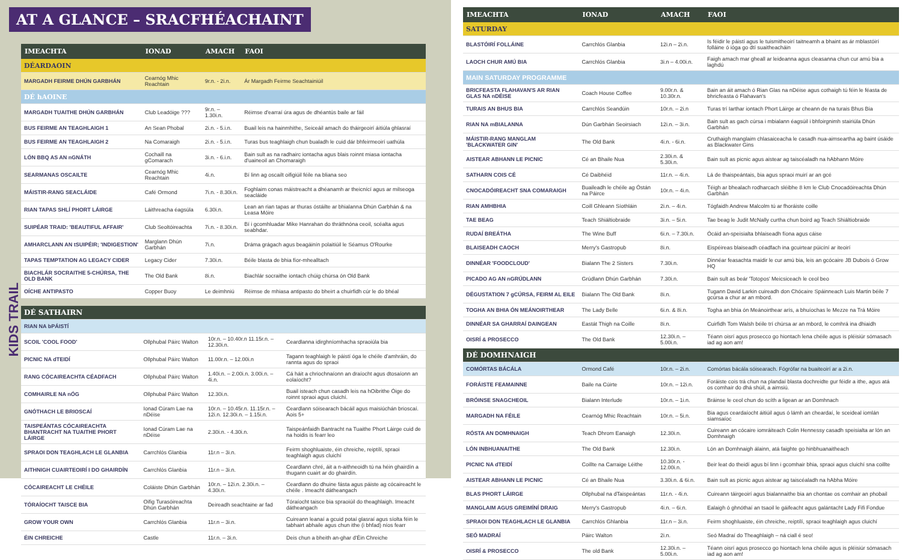AT A GLANCE – SRACFHÉACHAINT
| IMEACHTA | IONAD | AMACH | FAOI |
| --- | --- | --- | --- |
| DÉARDAOIN | | | |
| MARGADH FEIRME DHÚN GARBHÁN | Cearnóg Mhic Reachtain | 9r.n. - 2i.n. | Ár Margadh Feirme Seachtainiúil |
| DÉ hAOINE | | | |
| MARGADH TUAITHE DHÚN GARBHÁN | Club Leadóige ??? | 9r.n. – 1.30i.n. | Réimse d'earraí úra agus de dhéantús baile ar fáil |
| BUS FEIRME AN TEAGHLAIGH 1 | An Sean Phobal | 2i.n. - 5.i.n. | Buail leis na hainmhithe, Seiceáil amach do tháirgeoirí áitiúla ghlasraí |
| BUS FEIRME AN TEAGHLAIGH 2 | Na Comaraigh | 2i.n. - 5.i.n. | Turas bus teaghlaigh chun bualadh le cuid dár bhfeirmeoirí uathúla |
| LÓN BBQ AS AN nGNÁTH | Cochaill na gComarach | 3i.n. - 6.i.n. | Bain sult as na radhairc iontacha agus blais roinnt miasa iontacha d'uaineoil an Chomaraigh |
| SEARMANAS OSCAILTE | Cearnóg Mhic Reachtain | 4i.n. | Bí linn ag oscailt oifigiúil féile na bliana seo |
| MÁISTIR-RANG SEACLÁIDE | Café Ormond | 7i.n. - 8.30i.n. | Foghlaim conas máistreacht a dhéanamh ar theicnící agus ar milseoga seacláide |
| RIAN TAPAS SHLÍ PHORT LÁIRGE | Láithreacha éagsúla | 6.30i.n. | Lean an rian tapas ar thuras óstáilte ar bhialanna Dhún Garbhán & na Leasa Móire |
| SUIPÉAR TRAID: 'BEAUTIFUL AFFAIR' | Club Seoltóireachta | 7i.n. - 8.30i.n. | Bí i gcomhluadar Mike Hanrahan do thráthnóna ceoil, scéalta agus seabhdar. |
| AMHARCLANN AN tSUIPÉIR; 'INDIGESTION' | Marglann Dhún Garbhán | 7i.n. | Dráma grágach agus beagáinín polaitiúil le Séamus O'Rourke |
| TAPAS TEMPTATION AG LEGACY CIDER | Legacy Cider | 7.30i.n. | Béile blasta de bhia fíor-mhealltach |
| BIACHLÁR SOCRAITHE 5-CHÚRSA, THE OLD BANK | The Old Bank | 8i.n. | Biachlár socraithe iontach chúig chúrsa ón Old Bank |
| OÍCHE ANTIPASTO | Copper Buoy | Le deimhniú | Réimse de mhiasa antipasto do bheirt a chuirfidh cúr le do bhéal |
KIDS TRAIL
| DÉ SATHAIRN | | | |
| RIAN NA bPÁISTÍ | | | |
| SCOIL 'COOL FOOD' | Ollphubal Páirc Walton | 10r.n. – 10.40r.n 11.15r.n. – 12.30i.n. | Ceardlanna idirghníomhacha spraoiúla bia |
| PICNIC NA dTEIDÍ | Ollphubal Páirc Walton | 11.00r.n. – 12.00i.n | Tagann teaghlaigh le páistí óga le chéile d'amhráin, do rannta agus do spraoi |
| RANG CÓCAIREACHTA CÉADFACH | Ollphubal Páirc Walton | 1.40i.n. – 2.00i.n. 3.00i.n. – 4i.n. | Cá háit a chriochnaíonn an draíocht agus dtosaíonn an eolaíocht? |
| COMHAIRLE NA nÓG | Ollphubal Páirc Walton | 12.30i.n. | Buail isteach chun casadh leis na hOibrithe Óige do roinnt spraoi agus cluichí. |
| GNÓTHACH LE BRIOSCAÍ | Ionad Cúram Lae na nDéise | 10r.n. – 10.45r.n. 11.15r.n. – 12i.n. 12.30i.n. – 1.15i.n. | Ceardlann sóisearach bácáil agus maisiúchán brioscaí. Aois 5+ |
| TAISPEÁNTAS CÓCAIREACHTA BHANTRACHT NA TUAITHE PHORT LÁIRGE | Ionad Cúram Lae na nDéise | 2.30i.n. - 4.30i.n. | Taispeánfaidh Bantracht na Tuaithe Phort Láirge cuid de na hoidis is fearr leo |
| SPRAOI DON TEAGHLACH LE GLANBIA | Carrchlós Glanbia | 11r.n – 3i.n. | Feirm shoghluaiste, éin chreiche, reiptílí, spraoi teaghlaigh agus cluichí |
| AITHNIGH CUAIRTEOIRÍ I DO GHAIRDÍN | Carrchlós Glanbia | 11r.n – 3i.n. | Ceardlann chré, áit a n-aithneoidh tú na héin ghairdín a thugann cuairt ar do ghairdín. |
| CÓCAIREACHT LE CHÉILE | Coláiste Dhún Garbhán | 10r.n. – 12i.n. 2.30i.n. – 4.30i.n. | Ceardlann do dhuine fásta agus páiste ag cócaireacht le chéile . Imeacht dátheangach |
| TÓRAÍOCHT TAISCE BIA | Oifig Turasóireachta Dhún Garbhán | Deireadh seachtaine ar fad | Tóraíocht taisce bia spraoiúil do theaghlaigh. Imeacht dátheangach |
| GROW YOUR OWN | Carrchlós Glanbia | 11r.n – 3i.n. | Cuireann leanaí a gcuid potaí glasraí agus síolta féin le tabhairt abhaile agus chun ithe (i bhfad) níos fearr |
| ÉIN CHREICHE | Castle | 11r.n. – 3i.n. | Deis chun a bheith an-ghar d'Éin Chreiche |
| IMEACHTA | IONAD | AMACH | FAOI |
| --- | --- | --- | --- |
| SATURDAY | | | |
| BLASTÓIRÍ FOLLÁINE | Carrchlós Glanbia | 12i.n – 2i.n. | Is féidir le páistí agus le tuismitheoirí taitneamh a bhaint as ár mblastóirí folláine ó ióga go dtí suaitheacháin |
| LAOCH CHUR AMÚ BIA | Carrchlós Glanbia | 3i.n – 4.00i.n. | Faigh amach mar gheall ar leideanna agus cleasanna chun cur amú bia a laghdú |
| MAIN SATURDAY PROGRAMME | | | |
| BRICFEASTA FLAHAVAN'S AR RIAN GLAS NA nDÉISE | Coach House Coffee | 9.00r.n. & 10.30r.n. | Bain an áit amach ó Rian Glas na nDéise agus cothaigh tú féin le féasta de bhricfeasta ó Flahavan's |
| TURAIS AN BHUS BIA | Carrchlós Seandúin | 10r.n. – 2i.n | Turas trí Iarthar iontach Phort Láirge ar cheann de na turais Bhus Bia |
| RIAN NA mBIALANNA | Dún Garbhán Seoirsiach | 12i.n. – 3i.n. | Bain sult as gach cúrsa i mbialann éagsúil i bhfoirgnimh stairiúla Dhún Garbhán |
| MÁISTIR-RANG MANGLAM 'BLACKWATER GIN' | The Old Bank | 4i.n. - 6i.n. | Cruthaigh manglaim chlasaiceacha le casadh nua-aimseartha ag baint úsáide as Blackwater Gins |
| AISTEAR ABHANN LE PICNIC | Cé an Bhaile Nua | 2.30i.n. & 5.30i.n. | Bain sult as picnic agus aistear ag taiscéaladh na hAbhann Móire |
| SATHARN COIS CÉ | Cé Daibhéid | 11r.n. – 4i.n. | Lá de thaispeántais, bia agus spraoi muirí ar an gcé |
| CNOCADÓIREACHT SNA COMARAIGH | Buaileadh le chéile ag Óstán na Páirce | 10r.n. – 4i.n. | Téigh ar bhealach rodharcach sléibhe 8 km le Club Cnocadóireachta Dhún Garbhán |
| RIAN AMHBHIA | Coill Ghleann Síothláin | 2i.n. – 4i.n. | Tógfaidh Andrew Malcolm tú ar fhoráiste coille |
| TAE BEAG | Teach Shiáltiobraide | 3i.n. – 5i.n. | Tae beag le Judit McNally curtha chun boird ag Teach Shiáltiobraide |
| RUDAÍ BREÁTHA | The Wine Buff | 6i.n. – 7.30i.n. | Ócáid an-speisialta bhlaiseadh fíona agus cáise |
| BLAISEADH CAOCH | Merry's Gastropub | 8i.n. | Eispéireas blaiseadh céadfach ina gcuirtear púicíní ar iteoirí |
| DINNÉAR 'FOODCLOUD' | Bialann The 2 Sisters | 7.30i.n. | Dinnéar feasachta maidir le cur amú bia, leis an gcócaire JB Dubois ó Grow HQ |
| PICADO AG AN nGRÚDLANN | Grúdlann Dhún Garbhán | 7.30i.n. | Bain sult as beár 'Totopos' Meicsiceach le ceol beo |
| DÉGUSTATION 7 gCÚRSA, FEIRM AL EILE | Bialann The Old Bank | 8i.n. | Tugann David Larkin cuireadh don Chócaire Spáinneach Luis Martin béile 7 gcúrsa a chur ar an mbord. |
| TOGHA AN BHIA ÓN MEÁNOIRTHEAR | The Lady Belle | 6i.n. & 8i.n. | Togha an bhia ón Meánoirthear arís, a bhuíochas le Mezze na Trá Móire |
| DINNÉAR SA GHARRAÍ DAINGEAN | Eastát Thigh na Coille | 8i.n. | Cuirfidh Tom Walsh béile trí chúrsa ar an mbord, le comhrá ina dhiaidh |
| OISRÍ & PROSECCO | The Old Bank | 12.30i.n. – 5.00i.n. | Téann oisrí agus prosecco go hiontach lena chéile agus is pléisiúr sómasach iad ag aon am! |
| DÉ DOMHNAIGH | | | |
| COMÓRTAS BÁCÁLA | Ormond Café | 10r.n. – 2i.n. | Comórtas bácála sóisearach. Fógrófar na buaiteoirí ar a 2i.n. |
| FORÁISTE FEAMAINNE | Baile na Cúirte | 10r.n. – 12i.n. | Foráiste cois trá chun na plandaí blasta dochreidte gur féidir a ithe, agus atá os comhair do dhá shúil, a aimsiú. |
| BRÓINSE SNAGCHEOIL | Bialann Interlude | 10r.n. – 1i.n. | Bráinse le ceol chun do scíth a ligean ar an Domhnach |
| MARGADH NA FÉILE | Cearnóg Mhic Reachtain | 10r.n. – 5i.n. | Bia agus ceardaíocht áitiúil agus ó lámh an cheardaí, le sceideal iomlán siamsaíoc |
| RÓSTA AN DOMHNAIGH | Teach Dhrom Eanaigh | 12.30i.n. | Cuireann an cócaire iomráiteach Colin Hennessy casadh speisialta ar lón an Domhnaigh |
| LÓN INBHUANAITHE | The Old Bank | 12.30i.n. | Lón an Domhnaigh álainn, atá faighte go hinbhuanaitheach |
| PICNIC NA dTEIDÍ | Coillte na Carraige Léithe | 10.30r.n. - 12.00i.n. | Beir leat do theidí agus bí linn i gcomhair bhia, spraoi agus cluichí sna coillte |
| AISTEAR ABHANN LE PICNIC | Cé an Bhaile Nua | 3.30i.n. & 6i.n. | Bain sult as picnic agus aistear ag taiscéaladh na hAbha Móire |
| BLAS PHORT LÁIRGE | Ollphubal na dTaispeántas | 11r.n. - 4i.n. | Cuireann táirgeoirí agus bialannaithe bia an chontae os comhair an phobail |
| MANGLAIM AGUS GREIMÍNÍ DRAIG | Merry's Gastropub | 4i.n. – 6i.n. | Ealaigh ó ghnóthaí an tsaoil le gáifeacht agus galántacht Lady Fifi Fondue |
| SPRAOI DON TEAGHLACH LE GLANBIA | Carrchlós Ghlanbia | 11r.n – 3i.n. | Feirm shoghluaiste, éin chreiche, reiptílí, spraoi teaghlaigh agus cluichí |
| SEÓ MADRAÍ | Páirc Walton | 2i.n. | Seó Madraí do Theaghlaigh – ná ciall é seo! |
| OISRÍ & PROSECCO | The old Bank | 12.30i.n. – 5.00i.n. | Téann oisrí agus prosecco go hiontach lena chéile agus is pléisiúr sómasach iad ag aon am! |